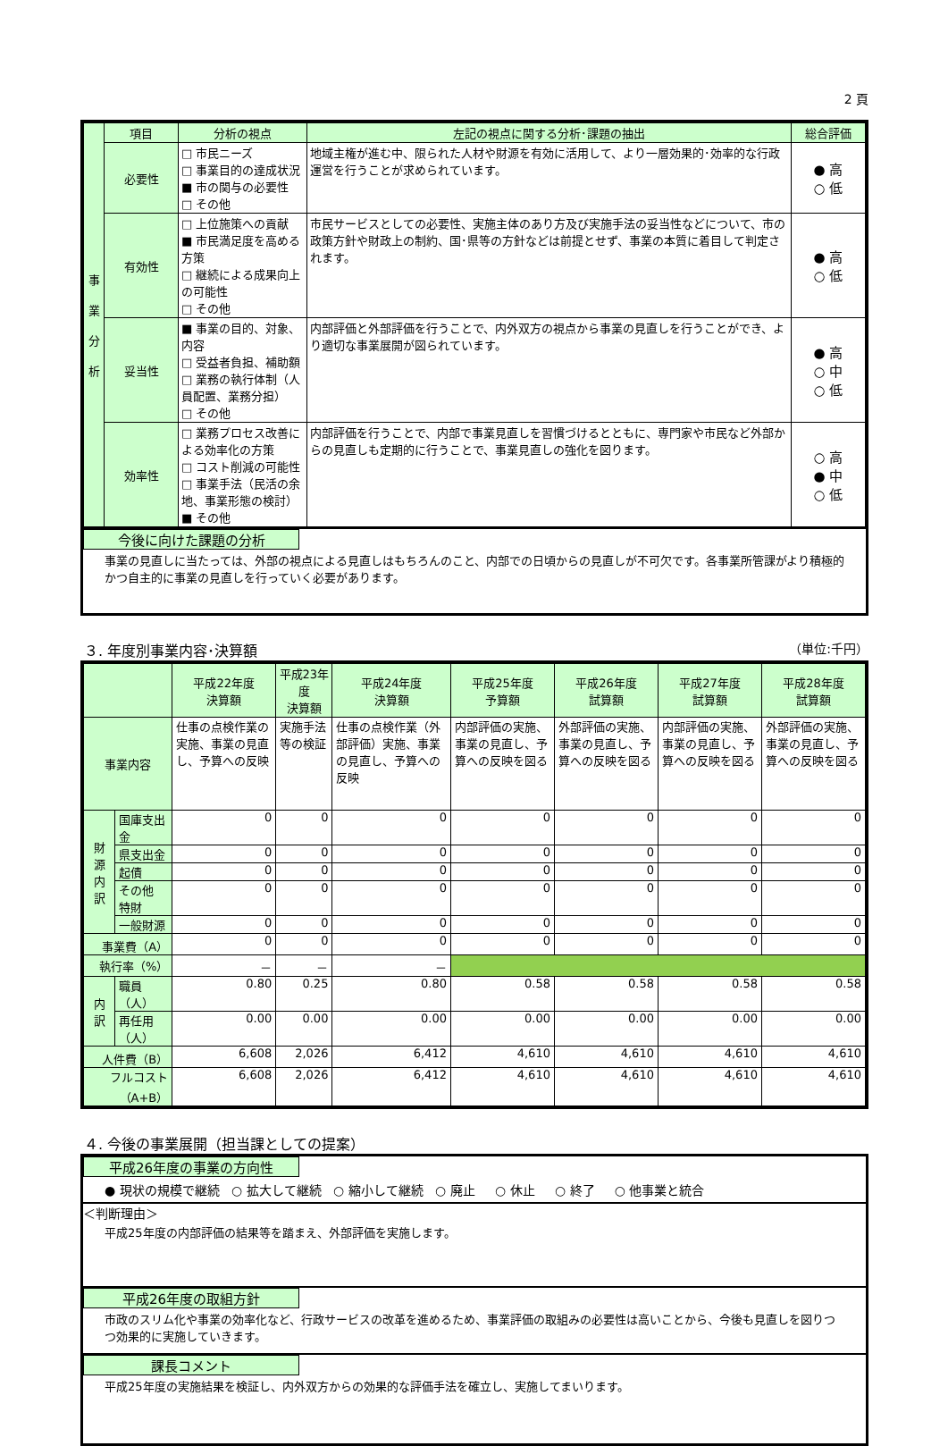2 頁
| 事 業 分 析 | 項目 | 分析の視点 | 左記の視点に関する分析･課題の抽出 | 総合評価 |
| --- | --- | --- | --- | --- |
| | 必要性 | □ 市民ニーズ □ 事業目的の達成状況 ■ 市の関与の必要性 □ その他 | 地域主権が進む中、限られた人材や財源を有効に活用して、より一層効果的･効率的な行政運営を行うことが求められています。 | ● 高 ○ 低 |
| | 有効性 | □ 上位施策への貢献 ■ 市民満足度を高める方策 □ 継続による成果向上の可能性 □ その他 | 市民サービスとしての必要性、実施主体のあり方及び実施手法の妥当性などについて、市の政策方針や財政上の制約、国･県等の方針などは前提とせず、事業の本質に着目して判定されます。 | ● 高 ○ 低 |
| | 妥当性 | ■ 事業の目的、対象、内容 □ 受益者負担、補助額 □ 業務の執行体制（人員配置、業務分担） □ その他 | 内部評価と外部評価を行うことで、内外双方の視点から事業の見直しを行うことができ、より適切な事業展開が図られています。 | ● 高 ○ 中 ○ 低 |
| | 効率性 | □ 業務プロセス改善による効率化の方策 □ コスト削減の可能性 □ 事業手法（民活の余地、事業形態の検討） ■ その他 | 内部評価を行うことで、内部で事業見直しを習慣づけるとともに、専門家や市民など外部からの見直しも定期的に行うことで、事業見直しの強化を図ります。 | ○ 高 ● 中 ○ 低 |
今後に向けた課題の分析
事業の見直しに当たっては、外部の視点による見直しはもちろんのこと、内部での日頃からの見直しが不可欠です。各事業所管課がより積極的かつ自主的に事業の見直しを行っていく必要があります。
３. 年度別事業内容･決算額 （単位:千円）
| | | 平成22年度 決算額 | 平成23年度 決算額 | 平成24年度 決算額 | 平成25年度 予算額 | 平成26年度 試算額 | 平成27年度 試算額 | 平成28年度 試算額 |
| --- | --- | --- | --- | --- | --- | --- | --- | --- |
| 事業内容 | | 仕事の点検作業の実施、事業の見直し、予算への反映 | 実施手法等の検証 | 仕事の点検作業（外部評価）実施、事業の見直し、予算への反映 | 内部評価の実施、事業の見直し、予算への反映を図る | 外部評価の実施、事業の見直し、予算への反映を図る | 内部評価の実施、事業の見直し、予算への反映を図る | 外部評価の実施、事業の見直し、予算への反映を図る |
| 財 源 内 訳 | 国庫支出金 | 0 | 0 | 0 | 0 | 0 | 0 | 0 |
| | 県支出金 | 0 | 0 | 0 | 0 | 0 | 0 | 0 |
| | 起債 | 0 | 0 | 0 | 0 | 0 | 0 | 0 |
| | その他 特財 | 0 | 0 | 0 | 0 | 0 | 0 | 0 |
| | 一般財源 | 0 | 0 | 0 | 0 | 0 | 0 | 0 |
| 事業費（A） | | 0 | 0 | 0 | 0 | 0 | 0 | 0 |
| 執行率（%） | | － | － | － | | | | |
| 内 訳 | 職員（人） | 0.80 | 0.25 | 0.80 | 0.58 | 0.58 | 0.58 | 0.58 |
| | 再任用（人） | 0.00 | 0.00 | 0.00 | 0.00 | 0.00 | 0.00 | 0.00 |
| 人件費（B） | | 6,608 | 2,026 | 6,412 | 4,610 | 4,610 | 4,610 | 4,610 |
| フルコスト（A+B） | | 6,608 | 2,026 | 6,412 | 4,610 | 4,610 | 4,610 | 4,610 |
４. 今後の事業展開（担当課としての提案）
平成26年度の事業の方向性
● 現状の規模で継続 ○ 拡大して継続 ○ 縮小して継続 ○ 廃止 ○ 休止 ○ 終了 ○ 他事業と統合
＜判断理由＞
平成25年度の内部評価の結果等を踏まえ、外部評価を実施します。
平成26年度の取組方針
市政のスリム化や事業の効率化など、行政サービスの改革を進めるため、事業評価の取組みの必要性は高いことから、今後も見直しを図りつつ効果的に実施していきます。
課長コメント
平成25年度の実施結果を検証し、内外双方からの効果的な評価手法を確立し、実施してまいります。